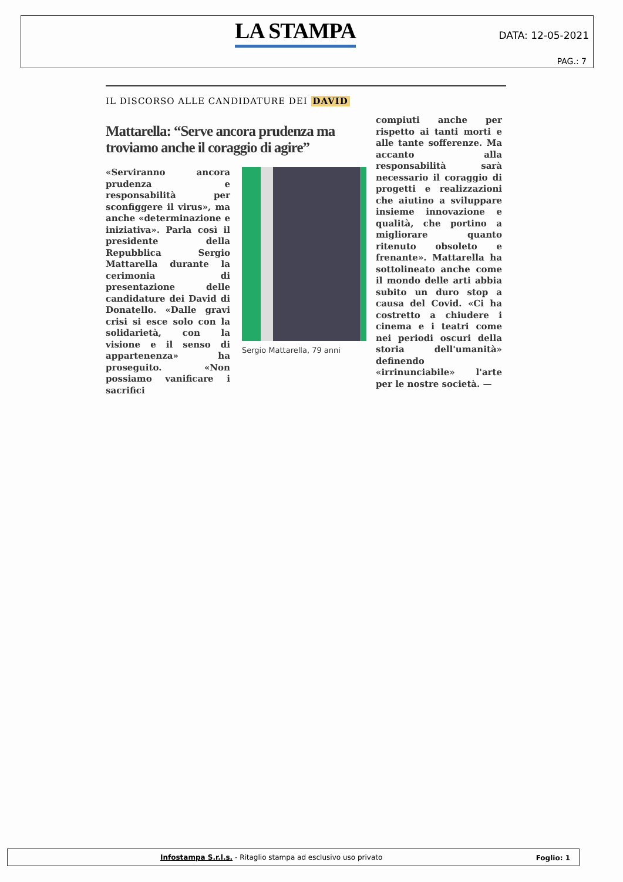LA STAMPA DATA: 12-05-2021
PAG.: 7
IL DISCORSO ALLE CANDIDATURE DEI DAVID
Mattarella: “Serve ancora prudenza ma troviamo anche il coraggio di agire”
«Serviranno ancora prudenza e responsabilità per sconfiggere il virus», ma anche «determinazione e iniziativa». Parla così il presidente della Repubblica Sergio Mattarella durante la cerimonia di presentazione delle candidature dei David di Donatello. «Dalle gravi crisi si esce solo con la solidarietà, con la visione e il senso di appartenenza» ha proseguito. «Non possiamo vanificare i sacrifici
Sergio Mattarella, 79 anni
compiuti anche per rispetto ai tanti morti e alle tante sofferenze. Ma accanto alla responsabilità sarà necessario il coraggio di progetti e realizzazioni che aiutino a sviluppare insieme innovazione e qualità, che portino a migliorare quanto ritenuto obsoleto e frenante». Mattarella ha sottolineato anche come il mondo delle arti abbia subito un duro stop a causa del Covid. «Ci ha costretto a chiudere i cinema e i teatri come nei periodi oscuri della storia dell'umanità» definendo «irrinunciabile» l'arte per le nostre società. —
Infostampa S.r.l.s. - Ritaglio stampa ad esclusivo uso privato Foglio: 1